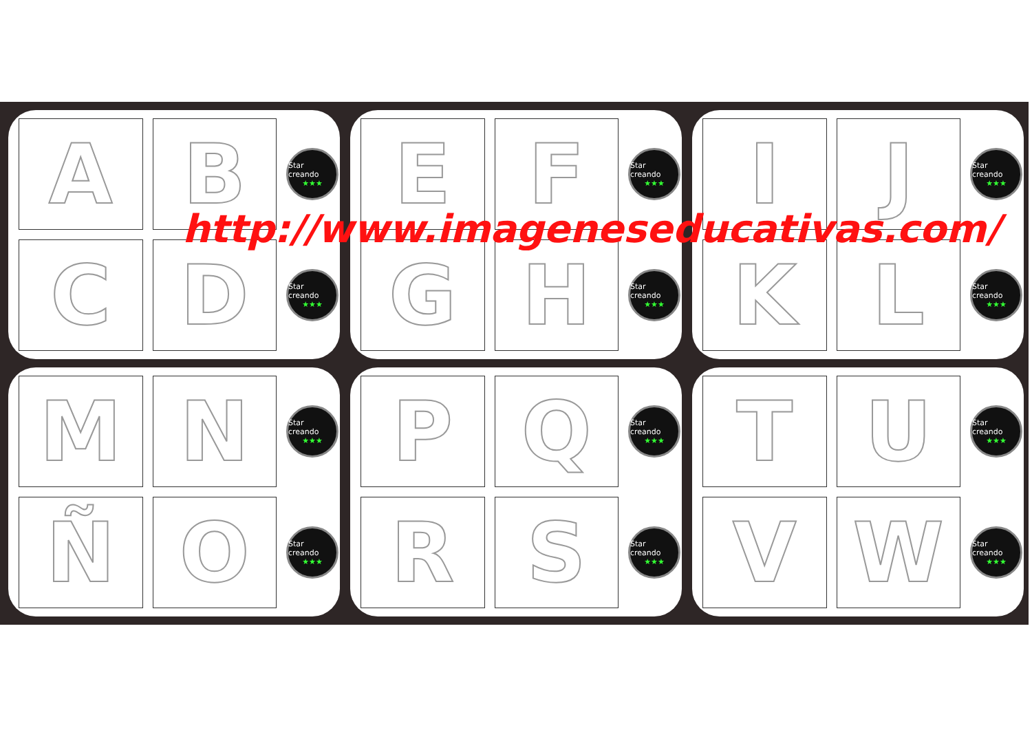A
B
Star creando
★★★
C
D
Star creando
★★★
E
F
Star creando
★★★
G
H
Star creando
★★★
I
J
Star creando
★★★
K
L
Star creando
★★★
M
N
Star creando
★★★
Ñ
O
Star creando
★★★
P
Q
Star creando
★★★
R
S
Star creando
★★★
T
U
Star creando
★★★
V
W
Star creando
★★★
http://www.imageneseducativas.com/